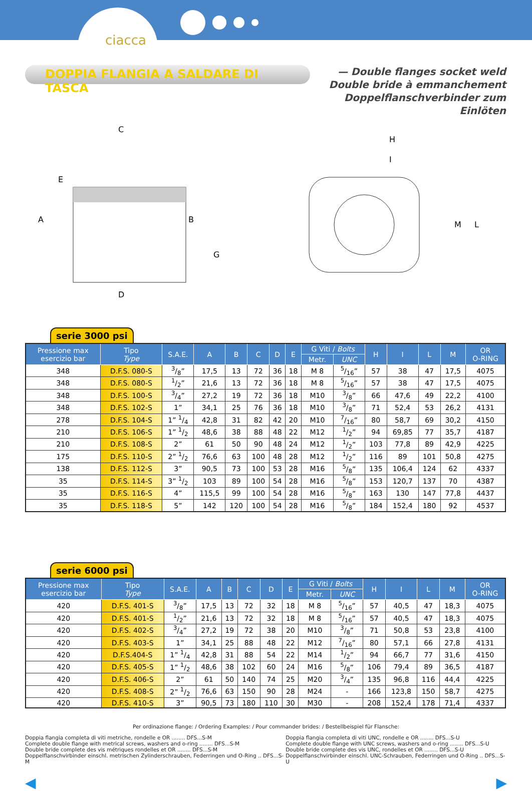ciacca
DOPPIA FLANGIA A SALDARE DI TASCA
— Double flanges socket weld
Double bride à emmanchement
Doppelflanschverbinder zum Einlöten
C
E
A
B
G
D
H
I
M
L
serie 3000 psi
| Pressione max esercizio bar | Tipo Type | S.A.E. | A | B | C | D | E | G Viti / Bolts | | H | I | L | M | OR O-RING |
| --- | --- | --- | --- | --- | --- | --- | --- | --- | --- | --- | --- | --- | --- | --- |
| | | | | | | | | Metr. | UNC | | | | | |
| 348 | D.F.S. 080-S | 3/8” | 17,5 | 13 | 72 | 36 | 18 | M 8 | 5/16” | 57 | 38 | 47 | 17,5 | 4075 |
| 348 | D.F.S. 080-S | 1/2” | 21,6 | 13 | 72 | 36 | 18 | M 8 | 5/16” | 57 | 38 | 47 | 17,5 | 4075 |
| 348 | D.F.S. 100-S | 3/4” | 27,2 | 19 | 72 | 36 | 18 | M10 | 3/8” | 66 | 47,6 | 49 | 22,2 | 4100 |
| 348 | D.F.S. 102-S | 1” | 34,1 | 25 | 76 | 36 | 18 | M10 | 3/8” | 71 | 52,4 | 53 | 26,2 | 4131 |
| 278 | D.F.S. 104-S | 1” 1/4 | 42,8 | 31 | 82 | 42 | 20 | M10 | 7/16” | 80 | 58,7 | 69 | 30,2 | 4150 |
| 210 | D.F.S. 106-S | 1” 1/2 | 48,6 | 38 | 88 | 48 | 22 | M12 | 1/2” | 94 | 69,85 | 77 | 35,7 | 4187 |
| 210 | D.F.S. 108-S | 2” | 61 | 50 | 90 | 48 | 24 | M12 | 1/2” | 103 | 77,8 | 89 | 42,9 | 4225 |
| 175 | D.F.S. 110-S | 2” 1/2 | 76,6 | 63 | 100 | 48 | 28 | M12 | 1/2” | 116 | 89 | 101 | 50,8 | 4275 |
| 138 | D.F.S. 112-S | 3” | 90,5 | 73 | 100 | 53 | 28 | M16 | 5/8” | 135 | 106,4 | 124 | 62 | 4337 |
| 35 | D.F.S. 114-S | 3” 1/2 | 103 | 89 | 100 | 54 | 28 | M16 | 5/8” | 153 | 120,7 | 137 | 70 | 4387 |
| 35 | D.F.S. 116-S | 4” | 115,5 | 99 | 100 | 54 | 28 | M16 | 5/8” | 163 | 130 | 147 | 77,8 | 4437 |
| 35 | D.F.S. 118-S | 5” | 142 | 120 | 100 | 54 | 28 | M16 | 5/8” | 184 | 152,4 | 180 | 92 | 4537 |
serie 6000 psi
| Pressione max esercizio bar | Tipo Type | S.A.E. | A | B | C | D | E | G Viti / Bolts | | H | I | L | M | OR O-RING |
| --- | --- | --- | --- | --- | --- | --- | --- | --- | --- | --- | --- | --- | --- | --- |
| | | | | | | | | Metr. | UNC | | | | | |
| 420 | D.F.S. 401-S | 3/8” | 17,5 | 13 | 72 | 32 | 18 | M 8 | 5/16” | 57 | 40,5 | 47 | 18,3 | 4075 |
| 420 | D.F.S. 401-S | 1/2” | 21,6 | 13 | 72 | 32 | 18 | M 8 | 5/16” | 57 | 40,5 | 47 | 18,3 | 4075 |
| 420 | D.F.S. 402-S | 3/4” | 27,2 | 19 | 72 | 38 | 20 | M10 | 3/8” | 71 | 50,8 | 53 | 23,8 | 4100 |
| 420 | D.F.S. 403-S | 1” | 34,1 | 25 | 88 | 48 | 22 | M12 | 7/16” | 80 | 57,1 | 66 | 27,8 | 4131 |
| 420 | D.F.S.404-S | 1” 1/4 | 42,8 | 31 | 88 | 54 | 22 | M14 | 1/2” | 94 | 66,7 | 77 | 31,6 | 4150 |
| 420 | D.F.S. 405-S | 1” 1/2 | 48,6 | 38 | 102 | 60 | 24 | M16 | 5/8” | 106 | 79,4 | 89 | 36,5 | 4187 |
| 420 | D.F.S. 406-S | 2” | 61 | 50 | 140 | 74 | 25 | M20 | 3/4” | 135 | 96,8 | 116 | 44,4 | 4225 |
| 420 | D.F.S. 408-S | 2” 1/2 | 76,6 | 63 | 150 | 90 | 28 | M24 | - | 166 | 123,8 | 150 | 58,7 | 4275 |
| 420 | D.F.S. 410-S | 3” | 90,5 | 73 | 180 | 110 | 30 | M30 | - | 208 | 152,4 | 178 | 71,4 | 4337 |
Per ordinazione flange: / Ordering Examples: / Pour commander brides: / Bestellbeispiel für Flansche:
Doppia flangia completa di viti metriche, rondelle e OR ........ DFS...S-M
Complete double flange with metrical screws, washers and o-ring ........ DFS...S-M
Double bride complete des vis métriques rondelles et OR ........ DFS...S-M
Doppelflanschvirbinder einschl. metrischen Zylinderschrauben, Federringen und O-Ring .. DFS...S-M
Doppia flangia completa di viti UNC, rondelle e OR ........ DFS...S-U
Complete double flange with UNC screws, washers and o-ring ........ DFS...S-U
Double bride complete des vis UNC, rondelles et OR ........ DFS...S-U
Doppelflanschvirbinder einschl. UNC-Schrauben, Federringen und O-Ring .. DFS...S-U
◀ ▶